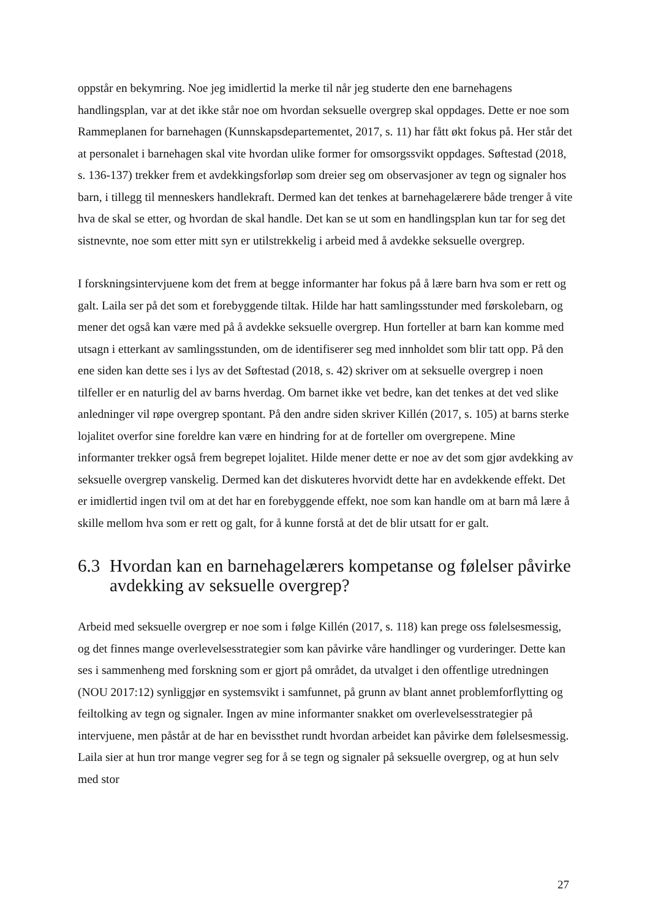oppstår en bekymring. Noe jeg imidlertid la merke til når jeg studerte den ene barnehagens handlingsplan, var at det ikke står noe om hvordan seksuelle overgrep skal oppdages. Dette er noe som Rammeplanen for barnehagen (Kunnskapsdepartementet, 2017, s. 11) har fått økt fokus på. Her står det at personalet i barnehagen skal vite hvordan ulike former for omsorgssvikt oppdages. Søftestad (2018, s. 136-137) trekker frem et avdekkingsforløp som dreier seg om observasjoner av tegn og signaler hos barn, i tillegg til menneskers handlekraft. Dermed kan det tenkes at barnehagelærere både trenger å vite hva de skal se etter, og hvordan de skal handle. Det kan se ut som en handlingsplan kun tar for seg det sistnevnte, noe som etter mitt syn er utilstrekkelig i arbeid med å avdekke seksuelle overgrep.
I forskningsintervjuene kom det frem at begge informanter har fokus på å lære barn hva som er rett og galt. Laila ser på det som et forebyggende tiltak. Hilde har hatt samlingsstunder med førskolebarn, og mener det også kan være med på å avdekke seksuelle overgrep. Hun forteller at barn kan komme med utsagn i etterkant av samlingsstunden, om de identifiserer seg med innholdet som blir tatt opp. På den ene siden kan dette ses i lys av det Søftestad (2018, s. 42) skriver om at seksuelle overgrep i noen tilfeller er en naturlig del av barns hverdag. Om barnet ikke vet bedre, kan det tenkes at det ved slike anledninger vil røpe overgrep spontant. På den andre siden skriver Killén (2017, s. 105) at barns sterke lojalitet overfor sine foreldre kan være en hindring for at de forteller om overgrepene. Mine informanter trekker også frem begrepet lojalitet. Hilde mener dette er noe av det som gjør avdekking av seksuelle overgrep vanskelig. Dermed kan det diskuteres hvorvidt dette har en avdekkende effekt. Det er imidlertid ingen tvil om at det har en forebyggende effekt, noe som kan handle om at barn må lære å skille mellom hva som er rett og galt, for å kunne forstå at det de blir utsatt for er galt.
6.3 Hvordan kan en barnehagelærers kompetanse og følelser påvirke avdekking av seksuelle overgrep?
Arbeid med seksuelle overgrep er noe som i følge Killén (2017, s. 118) kan prege oss følelsesmessig, og det finnes mange overlevelsesstrategier som kan påvirke våre handlinger og vurderinger. Dette kan ses i sammenheng med forskning som er gjort på området, da utvalget i den offentlige utredningen (NOU 2017:12) synliggjør en systemsvikt i samfunnet, på grunn av blant annet problemforflytting og feiltolking av tegn og signaler. Ingen av mine informanter snakket om overlevelsesstrategier på intervjuene, men påstår at de har en bevissthet rundt hvordan arbeidet kan påvirke dem følelsesmessig. Laila sier at hun tror mange vegrer seg for å se tegn og signaler på seksuelle overgrep, og at hun selv med stor
27